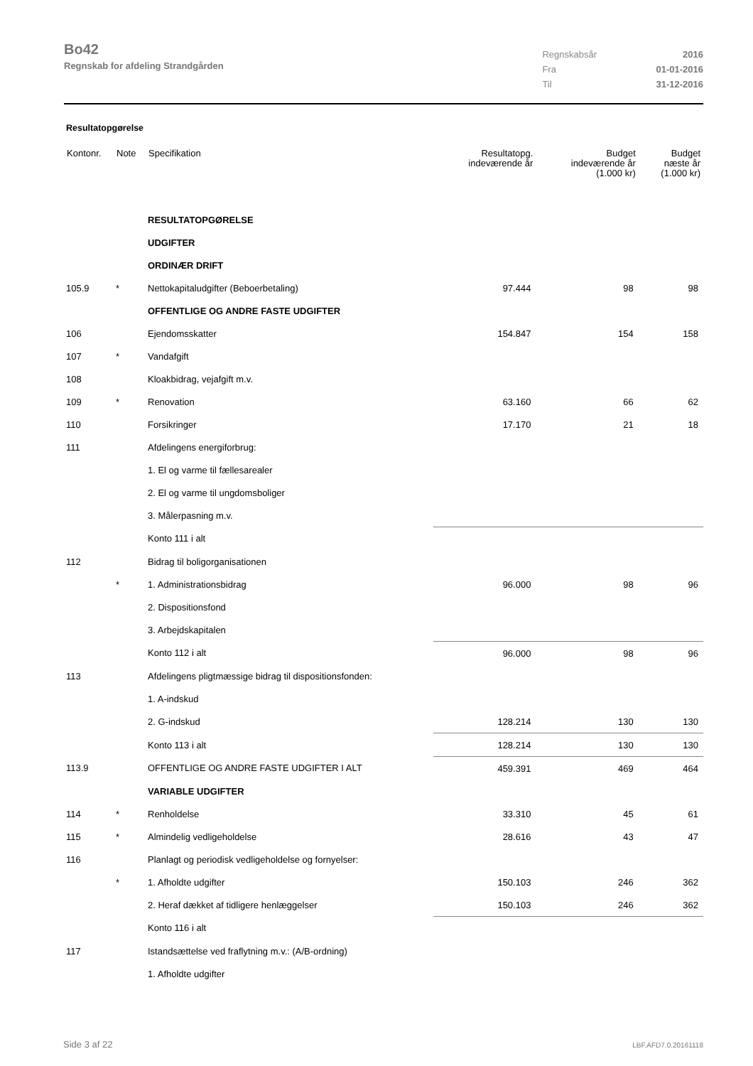Bo42
Regnskab for afdeling Strandgården
| Regnskabsår | 2016 |
| Fra | 01-01-2016 |
| Til | 31-12-2016 |
Resultatopgørelse
| Kontonr. | Note | Specifikation | Resultatopg. indeværende år | Budget indeværende år (1.000 kr) | Budget næste år (1.000 kr) |
| --- | --- | --- | --- | --- | --- |
| | | RESULTATOPGØRELSE | | | |
| | | UDGIFTER | | | |
| | | ORDINÆR DRIFT | | | |
| 105.9 | * | Nettokapitaludgifter (Beboerbetaling) | 97.444 | 98 | 98 |
| | | OFFENTLIGE OG ANDRE FASTE UDGIFTER | | | |
| 106 | | Ejendomsskatter | 154.847 | 154 | 158 |
| 107 | * | Vandafgift | | | |
| 108 | | Kloakbidrag, vejafgift m.v. | | | |
| 109 | * | Renovation | 63.160 | 66 | 62 |
| 110 | | Forsikringer | 17.170 | 21 | 18 |
| 111 | | Afdelingens energiforbrug: | | | |
| | | 1. El og varme til fællesarealer | | | |
| | | 2. El og varme til ungdomsboliger | | | |
| | | 3. Målerpasning m.v. | | | |
| | | Konto 111 i alt | | | |
| 112 | | Bidrag til boligorganisationen | | | |
| | * | 1. Administrationsbidrag | 96.000 | 98 | 96 |
| | | 2. Dispositionsfond | | | |
| | | 3. Arbejdskapitalen | | | |
| | | Konto 112 i alt | 96.000 | 98 | 96 |
| 113 | | Afdelingens pligtmæssige bidrag til dispositionsfonden: | | | |
| | | 1. A-indskud | | | |
| | | 2. G-indskud | 128.214 | 130 | 130 |
| | | Konto 113 i alt | 128.214 | 130 | 130 |
| 113.9 | | OFFENTLIGE OG ANDRE FASTE UDGIFTER I ALT | 459.391 | 469 | 464 |
| | | VARIABLE UDGIFTER | | | |
| 114 | * | Renholdelse | 33.310 | 45 | 61 |
| 115 | * | Almindelig vedligeholdelse | 28.616 | 43 | 47 |
| 116 | | Planlagt og periodisk vedligeholdelse og fornyelser: | | | |
| | * | 1. Afholdte udgifter | 150.103 | 246 | 362 |
| | | 2. Heraf dækket af tidligere henlæggelser | 150.103 | 246 | 362 |
| | | Konto 116 i alt | | | |
| 117 | | Istandsættelse ved fraflytning m.v.: (A/B-ordning) | | | |
| | | 1. Afholdte udgifter | | | |
Side 3 af 22 LBF.AFD7.0.20161118